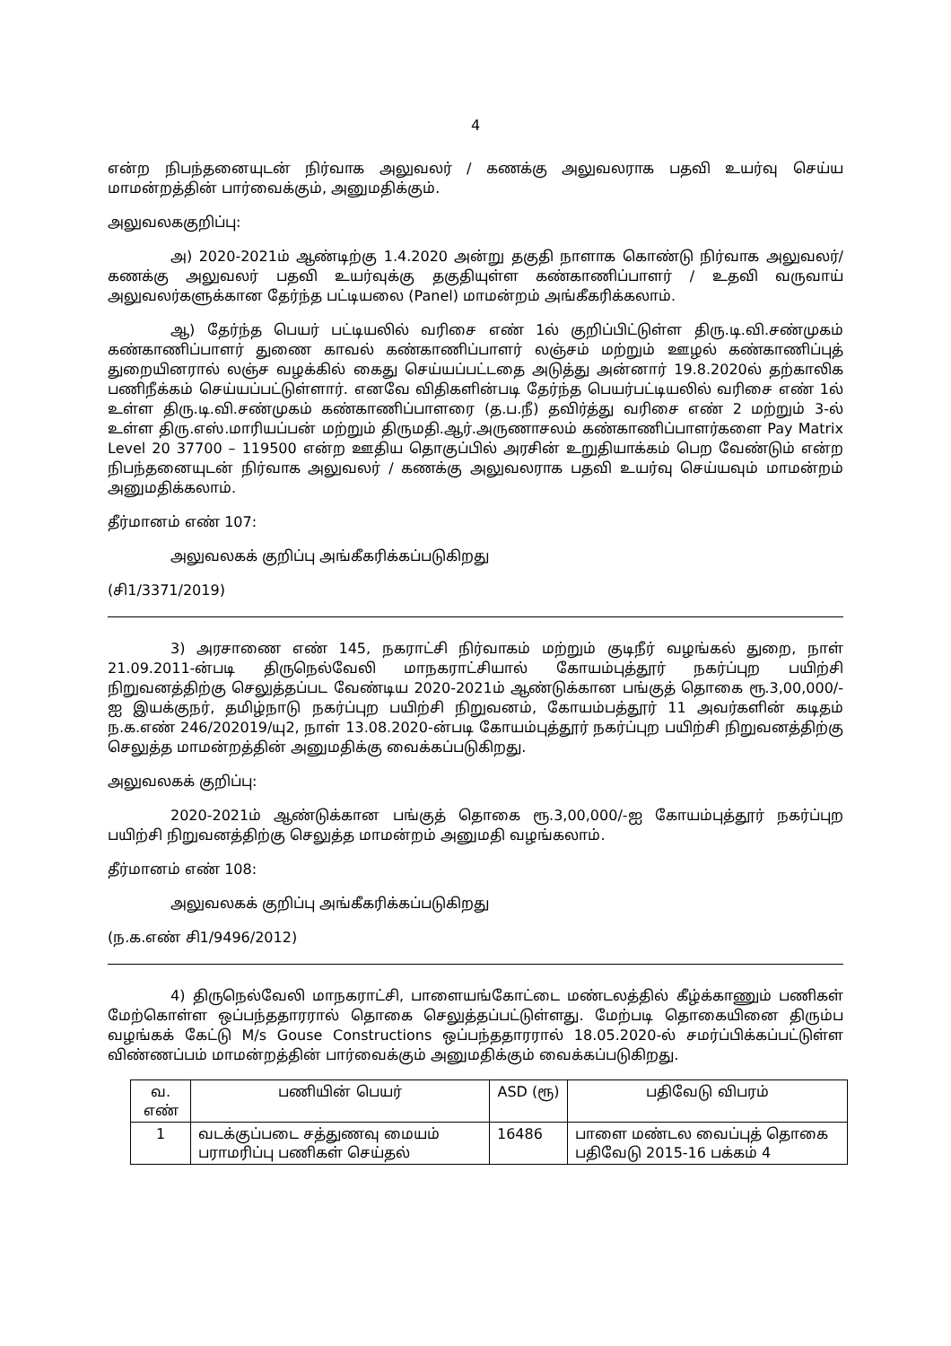4
என்ற நிபந்தனையுடன் நிர்வாக அலுவலர் / கணக்கு அலுவலராக பதவி உயர்வு செய்ய மாமன்றத்தின் பார்வைக்கும், அனுமதிக்கும்.
அலுவலககுறிப்பு:
அ) 2020-2021ம் ஆண்டிற்கு 1.4.2020 அன்று தகுதி நாளாக கொண்டு நிர்வாக அலுவலர்/கணக்கு அலுவலர் பதவி உயர்வுக்கு தகுதியுள்ள கண்காணிப்பாளர் / உதவி வருவாய் அலுவலர்களுக்கான தேர்ந்த பட்டியலை (Panel) மாமன்றம் அங்கீகரிக்கலாம்.
ஆ) தேர்ந்த பெயர் பட்டியலில் வரிசை எண் 1ல் குறிப்பிட்டுள்ள திரு.டி.வி.சண்முகம் கண்காணிப்பாளர் துணை காவல் கண்காணிப்பாளர் லஞ்சம் மற்றும் ஊழல் கண்காணிப்புத் துறையினரால் லஞ்ச வழக்கில் கைது செய்யப்பட்டதை அடுத்து அன்னார் 19.8.2020ல் தற்காலிக பணிநீக்கம் செய்யப்பட்டுள்ளார். எனவே விதிகளின்படி தேர்ந்த பெயர்பட்டியலில் வரிசை எண் 1ல் உள்ள திரு.டி.வி.சண்முகம் கண்காணிப்பாளரை (த.ப.நீ) தவிர்த்து வரிசை எண் 2 மற்றும் 3-ல் உள்ள திரு.எஸ்.மாரியப்பன் மற்றும் திருமதி.ஆர்.அருணாசலம் கண்காணிப்பாளர்களை Pay Matrix Level 20 37700 – 119500 என்ற ஊதிய தொகுப்பில் அரசின் உறுதியாக்கம் பெற வேண்டும் என்ற நிபந்தனையுடன் நிர்வாக அலுவலர் / கணக்கு அலுவலராக பதவி உயர்வு செய்யவும் மாமன்றம் அனுமதிக்கலாம்.
தீர்மானம் எண் 107:
அலுவலகக் குறிப்பு அங்கீகரிக்கப்படுகிறது
(சி1/3371/2019)
3) அரசாணை எண் 145, நகராட்சி நிர்வாகம் மற்றும் குடிநீர் வழங்கல் துறை, நாள் 21.09.2011-ன்படி திருநெல்வேலி மாநகராட்சியால் கோயம்புத்தூர் நகர்ப்புற பயிற்சி நிறுவனத்திற்கு செலுத்தப்பட வேண்டிய 2020-2021ம் ஆண்டுக்கான பங்குத் தொகை ரூ.3,00,000/-ஐ இயக்குநர், தமிழ்நாடு நகர்ப்புற பயிற்சி நிறுவனம், கோயம்பத்தூர் 11 அவர்களின் கடிதம் ந.க.எண் 246/202019/யு2, நாள் 13.08.2020-ன்படி கோயம்புத்தூர் நகர்ப்புற பயிற்சி நிறுவனத்திற்கு செலுத்த மாமன்றத்தின் அனுமதிக்கு வைக்கப்படுகிறது.
அலுவலகக் குறிப்பு:
2020-2021ம் ஆண்டுக்கான பங்குத் தொகை ரூ.3,00,000/-ஐ கோயம்புத்தூர் நகர்ப்புற பயிற்சி நிறுவனத்திற்கு செலுத்த மாமன்றம் அனுமதி வழங்கலாம்.
தீர்மானம் எண் 108:
அலுவலகக் குறிப்பு அங்கீகரிக்கப்படுகிறது
(ந.க.எண் சி1/9496/2012)
4) திருநெல்வேலி மாநகராட்சி, பாளையங்கோட்டை மண்டலத்தில் கீழ்க்காணும் பணிகள் மேற்கொள்ள ஒப்பந்ததாரரால் தொகை செலுத்தப்பட்டுள்ளது. மேற்படி தொகையினை திரும்ப வழங்கக் கேட்டு M/s Gouse Constructions ஒப்பந்ததாரரால் 18.05.2020-ல் சமர்ப்பிக்கப்பட்டுள்ள விண்ணப்பம் மாமன்றத்தின் பார்வைக்கும் அனுமதிக்கும் வைக்கப்படுகிறது.
| வ. எண் | பணியின் பெயர் | ASD (ரூ) | பதிவேடு விபரம் |
| --- | --- | --- | --- |
| 1 | வடக்குப்படை சத்துணவு மையம் பராமரிப்பு பணிகள் செய்தல் | 16486 | பாளை மண்டல வைப்புத் தொகை பதிவேடு 2015-16 பக்கம் 4 |